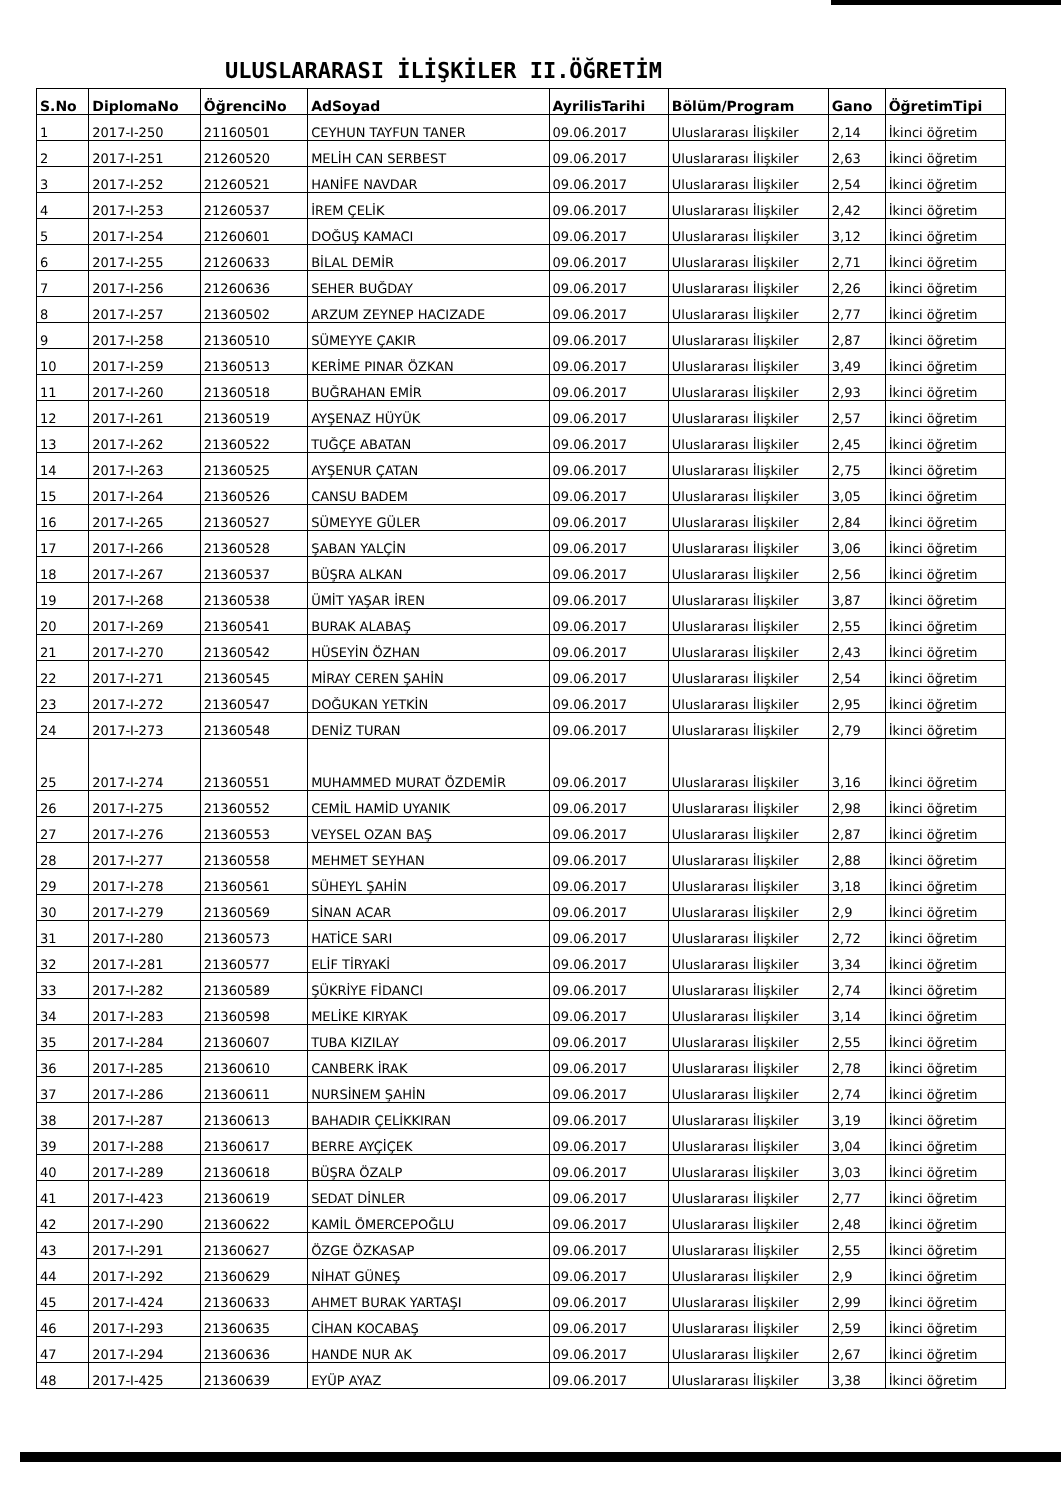ULUSLARARASI İLİŞKİLER II.ÖĞRETİM
| S.No | DiplomaNo | ÖğrenciNo | AdSoyad | AyrilisTarihi | Bölüm/Program | Gano | ÖğretimTipi |
| --- | --- | --- | --- | --- | --- | --- | --- |
| 1 | 2017-I-250 | 21160501 | CEYHUN TAYFUN TANER | 09.06.2017 | Uluslararası İlişkiler | 2,14 | İkinci öğretim |
| 2 | 2017-I-251 | 21260520 | MELİH CAN SERBEST | 09.06.2017 | Uluslararası İlişkiler | 2,63 | İkinci öğretim |
| 3 | 2017-I-252 | 21260521 | HANİFE NAVDAR | 09.06.2017 | Uluslararası İlişkiler | 2,54 | İkinci öğretim |
| 4 | 2017-I-253 | 21260537 | İREM ÇELİK | 09.06.2017 | Uluslararası İlişkiler | 2,42 | İkinci öğretim |
| 5 | 2017-I-254 | 21260601 | DOĞUŞ KAMACI | 09.06.2017 | Uluslararası İlişkiler | 3,12 | İkinci öğretim |
| 6 | 2017-I-255 | 21260633 | BİLAL DEMİR | 09.06.2017 | Uluslararası İlişkiler | 2,71 | İkinci öğretim |
| 7 | 2017-I-256 | 21260636 | SEHER BUĞDAY | 09.06.2017 | Uluslararası İlişkiler | 2,26 | İkinci öğretim |
| 8 | 2017-I-257 | 21360502 | ARZUM ZEYNEP HACIZADE | 09.06.2017 | Uluslararası İlişkiler | 2,77 | İkinci öğretim |
| 9 | 2017-I-258 | 21360510 | SÜMEYYE ÇAKIR | 09.06.2017 | Uluslararası İlişkiler | 2,87 | İkinci öğretim |
| 10 | 2017-I-259 | 21360513 | KERİME PINAR ÖZKAN | 09.06.2017 | Uluslararası İlişkiler | 3,49 | İkinci öğretim |
| 11 | 2017-I-260 | 21360518 | BUĞRAHAN EMİR | 09.06.2017 | Uluslararası İlişkiler | 2,93 | İkinci öğretim |
| 12 | 2017-I-261 | 21360519 | AYŞENAZ HÜYÜK | 09.06.2017 | Uluslararası İlişkiler | 2,57 | İkinci öğretim |
| 13 | 2017-I-262 | 21360522 | TUĞÇE ABATAN | 09.06.2017 | Uluslararası İlişkiler | 2,45 | İkinci öğretim |
| 14 | 2017-I-263 | 21360525 | AYŞENUR ÇATAN | 09.06.2017 | Uluslararası İlişkiler | 2,75 | İkinci öğretim |
| 15 | 2017-I-264 | 21360526 | CANSU BADEM | 09.06.2017 | Uluslararası İlişkiler | 3,05 | İkinci öğretim |
| 16 | 2017-I-265 | 21360527 | SÜMEYYE GÜLER | 09.06.2017 | Uluslararası İlişkiler | 2,84 | İkinci öğretim |
| 17 | 2017-I-266 | 21360528 | ŞABAN YALÇİN | 09.06.2017 | Uluslararası İlişkiler | 3,06 | İkinci öğretim |
| 18 | 2017-I-267 | 21360537 | BÜŞRA ALKAN | 09.06.2017 | Uluslararası İlişkiler | 2,56 | İkinci öğretim |
| 19 | 2017-I-268 | 21360538 | ÜMİT YAŞAR İREN | 09.06.2017 | Uluslararası İlişkiler | 3,87 | İkinci öğretim |
| 20 | 2017-I-269 | 21360541 | BURAK ALABAŞ | 09.06.2017 | Uluslararası İlişkiler | 2,55 | İkinci öğretim |
| 21 | 2017-I-270 | 21360542 | HÜSEYİN ÖZHAN | 09.06.2017 | Uluslararası İlişkiler | 2,43 | İkinci öğretim |
| 22 | 2017-I-271 | 21360545 | MİRAY CEREN ŞAHİN | 09.06.2017 | Uluslararası İlişkiler | 2,54 | İkinci öğretim |
| 23 | 2017-I-272 | 21360547 | DOĞUKAN YETKİN | 09.06.2017 | Uluslararası İlişkiler | 2,95 | İkinci öğretim |
| 24 | 2017-I-273 | 21360548 | DENİZ TURAN | 09.06.2017 | Uluslararası İlişkiler | 2,79 | İkinci öğretim |
| 25 | 2017-I-274 | 21360551 | MUHAMMED MURAT ÖZDEMİR | 09.06.2017 | Uluslararası İlişkiler | 3,16 | İkinci öğretim |
| 26 | 2017-I-275 | 21360552 | CEMİL HAMİD UYANIK | 09.06.2017 | Uluslararası İlişkiler | 2,98 | İkinci öğretim |
| 27 | 2017-I-276 | 21360553 | VEYSEL OZAN BAŞ | 09.06.2017 | Uluslararası İlişkiler | 2,87 | İkinci öğretim |
| 28 | 2017-I-277 | 21360558 | MEHMET SEYHAN | 09.06.2017 | Uluslararası İlişkiler | 2,88 | İkinci öğretim |
| 29 | 2017-I-278 | 21360561 | SÜHEYL ŞAHİN | 09.06.2017 | Uluslararası İlişkiler | 3,18 | İkinci öğretim |
| 30 | 2017-I-279 | 21360569 | SİNAN ACAR | 09.06.2017 | Uluslararası İlişkiler | 2,9 | İkinci öğretim |
| 31 | 2017-I-280 | 21360573 | HATİCE SARI | 09.06.2017 | Uluslararası İlişkiler | 2,72 | İkinci öğretim |
| 32 | 2017-I-281 | 21360577 | ELİF TİRYAKİ | 09.06.2017 | Uluslararası İlişkiler | 3,34 | İkinci öğretim |
| 33 | 2017-I-282 | 21360589 | ŞÜKRİYE FİDANCI | 09.06.2017 | Uluslararası İlişkiler | 2,74 | İkinci öğretim |
| 34 | 2017-I-283 | 21360598 | MELİKE KIRYAK | 09.06.2017 | Uluslararası İlişkiler | 3,14 | İkinci öğretim |
| 35 | 2017-I-284 | 21360607 | TUBA KIZILAY | 09.06.2017 | Uluslararası İlişkiler | 2,55 | İkinci öğretim |
| 36 | 2017-I-285 | 21360610 | CANBERK İRAK | 09.06.2017 | Uluslararası İlişkiler | 2,78 | İkinci öğretim |
| 37 | 2017-I-286 | 21360611 | NURSİNEM ŞAHİN | 09.06.2017 | Uluslararası İlişkiler | 2,74 | İkinci öğretim |
| 38 | 2017-I-287 | 21360613 | BAHADIR ÇELİKKIRAN | 09.06.2017 | Uluslararası İlişkiler | 3,19 | İkinci öğretim |
| 39 | 2017-I-288 | 21360617 | BERRE AYÇİÇEK | 09.06.2017 | Uluslararası İlişkiler | 3,04 | İkinci öğretim |
| 40 | 2017-I-289 | 21360618 | BÜŞRA ÖZALP | 09.06.2017 | Uluslararası İlişkiler | 3,03 | İkinci öğretim |
| 41 | 2017-I-423 | 21360619 | SEDAT DİNLER | 09.06.2017 | Uluslararası İlişkiler | 2,77 | İkinci öğretim |
| 42 | 2017-I-290 | 21360622 | KAMİL ÖMERCEPOĞLU | 09.06.2017 | Uluslararası İlişkiler | 2,48 | İkinci öğretim |
| 43 | 2017-I-291 | 21360627 | ÖZGE ÖZKASAP | 09.06.2017 | Uluslararası İlişkiler | 2,55 | İkinci öğretim |
| 44 | 2017-I-292 | 21360629 | NİHAT GÜNEŞ | 09.06.2017 | Uluslararası İlişkiler | 2,9 | İkinci öğretim |
| 45 | 2017-I-424 | 21360633 | AHMET BURAK YARTAŞI | 09.06.2017 | Uluslararası İlişkiler | 2,99 | İkinci öğretim |
| 46 | 2017-I-293 | 21360635 | CİHAN KOCABAŞ | 09.06.2017 | Uluslararası İlişkiler | 2,59 | İkinci öğretim |
| 47 | 2017-I-294 | 21360636 | HANDE NUR AK | 09.06.2017 | Uluslararası İlişkiler | 2,67 | İkinci öğretim |
| 48 | 2017-I-425 | 21360639 | EYÜP AYAZ | 09.06.2017 | Uluslararası İlişkiler | 3,38 | İkinci öğretim |